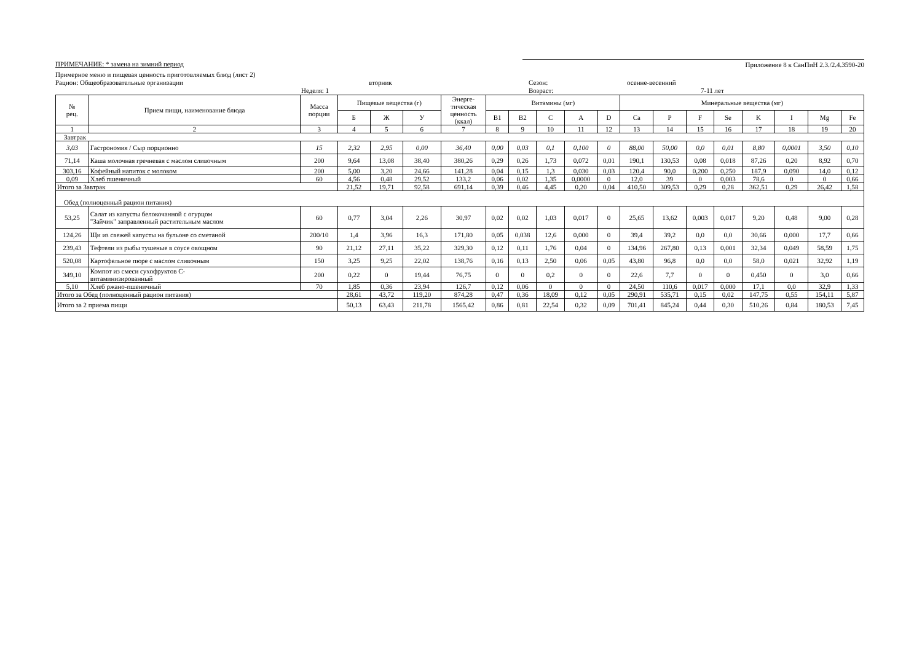ПРИМЕЧАНИЕ: * замена на зимний период
Приложение 8 к СанПиН 2.3./2.4.3590-20
Примерное меню и пищевая ценность приготовляемых блюд (лист 2)
Рацион: Общеобразовательные организации вторник Сезон: осенне-весенний
Неделя: 1 Возраст: 7-11 лет
| № рец. | Прием пищи, наименование блюда | Масса порции | Пищевые вещества (г) | | | Энерге- тическая ценность (ккал) | Витамины (мг) | | | | | Минеральные вещества (мг) | | | | | | | |
| --- | --- | --- | --- | --- | --- | --- | --- | --- | --- | --- | --- | --- | --- | --- | --- | --- | --- | --- | --- |
| | | | Б | Ж | У | | B1 | B2 | C | A | D | Ca | P | F | Se | K | I | Mg | Fe |
| 1 | 2 | 3 | 4 | 5 | 6 | 7 | 8 | 9 | 10 | 11 | 12 | 13 | 14 | 15 | 16 | 17 | 18 | 19 | 20 |
| Завтрак | | | | | | | | | | | | | | | | | | | |
| 3,03 | Гастрономия / Сыр порционно | 15 | 2,32 | 2,95 | 0,00 | 36,40 | 0,00 | 0,03 | 0,1 | 0,100 | 0 | 88,00 | 50,00 | 0,0 | 0,01 | 8,80 | 0,0001 | 3,50 | 0,10 |
| 71,14 | Каша молочная гречневая с маслом сливочным | 200 | 9,64 | 13,08 | 38,40 | 380,26 | 0,29 | 0,26 | 1,73 | 0,072 | 0,01 | 190,1 | 130,53 | 0,08 | 0,018 | 87,26 | 0,20 | 8,92 | 0,70 |
| 303,16 | Кофейный напиток с молоком | 200 | 5,00 | 3,20 | 24,66 | 141,28 | 0,04 | 0,15 | 1,3 | 0,030 | 0,03 | 120,4 | 90,0 | 0,200 | 0,250 | 187,9 | 0,090 | 14,0 | 0,12 |
| 0,09 | Хлеб пшеничный | 60 | 4,56 | 0,48 | 29,52 | 133,2 | 0,06 | 0,02 | 1,35 | 0,0000 | 0 | 12,0 | 39 | 0 | 0,003 | 78,6 | 0 | 0 | 0,66 |
| Итого за Завтрак | | | 21,52 | 19,71 | 92,58 | 691,14 | 0,39 | 0,46 | 4,45 | 0,20 | 0,04 | 410,50 | 309,53 | 0,29 | 0,28 | 362,51 | 0,29 | 26,42 | 1,58 |
| Обед (полноценный рацион питания) | | | | | | | | | | | | | | | | | | | |
| 53,25 | Салат из капусты белокочанной с огурцом "Зайчик" заправленный растительным маслом | 60 | 0,77 | 3,04 | 2,26 | 30,97 | 0,02 | 0,02 | 1,03 | 0,017 | 0 | 25,65 | 13,62 | 0,003 | 0,017 | 9,20 | 0,48 | 9,00 | 0,28 |
| 124,26 | Щи из свежей капусты на бульоне со сметаной | 200/10 | 1,4 | 3,96 | 16,3 | 171,80 | 0,05 | 0,038 | 12,6 | 0,000 | 0 | 39,4 | 39,2 | 0,0 | 0,0 | 30,66 | 0,000 | 17,7 | 0,66 |
| 239,43 | Тефтели из рыбы тушеные в соусе овощном | 90 | 21,12 | 27,11 | 35,22 | 329,30 | 0,12 | 0,11 | 1,76 | 0,04 | 0 | 134,96 | 267,80 | 0,13 | 0,001 | 32,34 | 0,049 | 58,59 | 1,75 |
| 520,08 | Картофельное пюре с маслом сливочным | 150 | 3,25 | 9,25 | 22,02 | 138,76 | 0,16 | 0,13 | 2,50 | 0,06 | 0,05 | 43,80 | 96,8 | 0,0 | 0,0 | 58,0 | 0,021 | 32,92 | 1,19 |
| 349,10 | Компот из смеси сухофруктов С- витаминизированный | 200 | 0,22 | 0 | 19,44 | 76,75 | 0 | 0 | 0,2 | 0 | 0 | 22,6 | 7,7 | 0 | 0 | 0,450 | 0 | 3,0 | 0,66 |
| 5,10 | Хлеб ржано-пшеничный | 70 | 1,85 | 0,36 | 23,94 | 126,7 | 0,12 | 0,06 | 0 | 0 | 0 | 24,50 | 110,6 | 0,017 | 0,000 | 17,1 | 0,0 | 32,9 | 1,33 |
| Итого за Обед (полноценный рацион питания) | | | 28,61 | 43,72 | 119,20 | 874,28 | 0,47 | 0,36 | 18,09 | 0,12 | 0,05 | 290,91 | 535,71 | 0,15 | 0,02 | 147,75 | 0,55 | 154,11 | 5,87 |
| Итого за 2 приема пищи | | | 50,13 | 63,43 | 211,78 | 1565,42 | 0,86 | 0,81 | 22,54 | 0,32 | 0,09 | 701,41 | 845,24 | 0,44 | 0,30 | 510,26 | 0,84 | 180,53 | 7,45 |